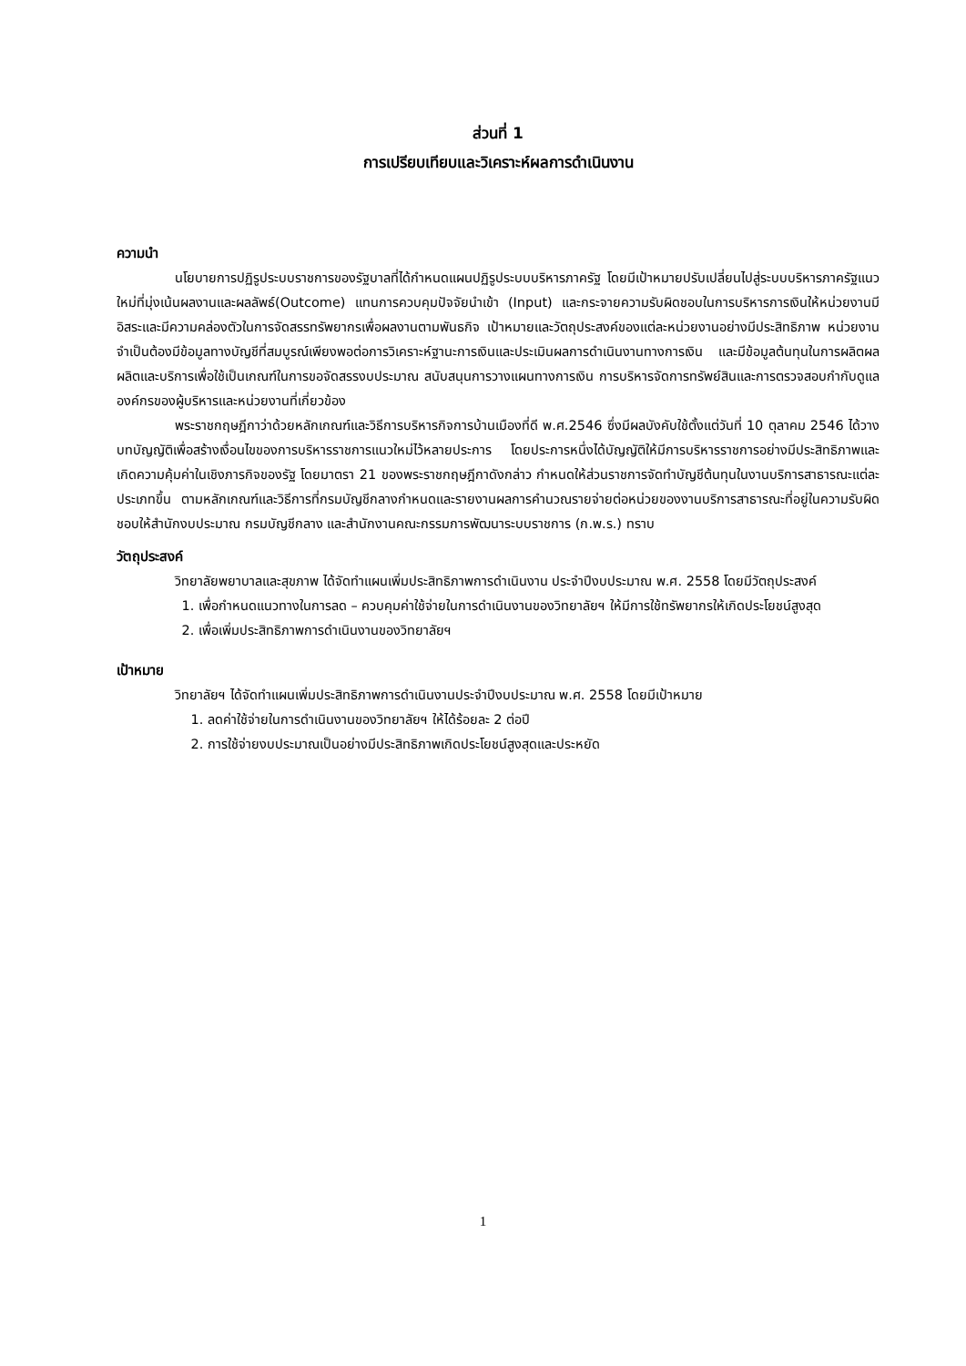ส่วนที่ 1
การเปรียบเทียบและวิเคราะห์ผลการดำเนินงาน
ความนำ
นโยบายการปฏิรูประบบราชการของรัฐบาลที่ได้กำหนดแผนปฏิรูประบบบริหารภาครัฐ โดยมีเป้าหมายปรับเปลี่ยนไปสู่ระบบบริหารภาครัฐแนวใหม่ที่มุ่งเน้นผลงานและผลลัพธ์(Outcome) แทนการควบคุมปัจจัยนำเข้า (Input) และกระจายความรับผิดชอบในการบริหารการเงินให้หน่วยงานมีอิสระและมีความคล่องตัวในการจัดสรรทรัพยากรเพื่อผลงานตามพันธกิจ เป้าหมายและวัตถุประสงค์ของแต่ละหน่วยงานอย่างมีประสิทธิภาพ หน่วยงานจำเป็นต้องมีข้อมูลทางบัญชีที่สมบูรณ์เพียงพอต่อการวิเคราะห์ฐานะการเงินและประเมินผลการดำเนินงานทางการเงิน และมีข้อมูลต้นทุนในการผลิตผลผลิตและบริการเพื่อใช้เป็นเกณฑ์ในการขอจัดสรรงบประมาณ สนับสนุนการวางแผนทางการเงิน การบริหารจัดการทรัพย์สินและการตรวจสอบกำกับดูแลองค์กรของผู้บริหารและหน่วยงานที่เกี่ยวข้อง
พระราชกฤษฎีกาว่าด้วยหลักเกณฑ์และวิธีการบริหารกิจการบ้านเมืองที่ดี พ.ศ.2546 ซึ่งมีผลบังคับใช้ตั้งแต่วันที่ 10 ตุลาคม 2546 ได้วางบทบัญญัติเพื่อสร้างเงื่อนไขของการบริหารราชการแนวใหม่ไว้หลายประการ โดยประการหนึ่งได้บัญญัติให้มีการบริหารราชการอย่างมีประสิทธิภาพและเกิดความคุ้มค่าในเชิงภารกิจของรัฐ โดยมาตรา 21 ของพระราชกฤษฎีกาดังกล่าว กำหนดให้ส่วนราชการจัดทำบัญชีต้นทุนในงานบริการสาธารณะแต่ละประเภทขึ้น ตามหลักเกณฑ์และวิธีการที่กรมบัญชีกลางกำหนดและรายงานผลการคำนวณรายจ่ายต่อหน่วยของงานบริการสาธารณะที่อยู่ในความรับผิดชอบให้สำนักงบประมาณ กรมบัญชีกลาง และสำนักงานคณะกรรมการพัฒนาระบบราชการ (ก.พ.ร.) ทราบ
วัตถุประสงค์
วิทยาลัยพยาบาลและสุขภาพ ได้จัดทำแผนเพิ่มประสิทธิภาพการดำเนินงาน ประจำปีงบประมาณ พ.ศ. 2558 โดยมีวัตถุประสงค์
1. เพื่อกำหนดแนวทางในการลด – ควบคุมค่าใช้จ่ายในการดำเนินงานของวิทยาลัยฯ ให้มีการใช้ทรัพยากรให้เกิดประโยชน์สูงสุด
2. เพื่อเพิ่มประสิทธิภาพการดำเนินงานของวิทยาลัยฯ
เป้าหมาย
วิทยาลัยฯ ได้จัดทำแผนเพิ่มประสิทธิภาพการดำเนินงานประจำปีงบประมาณ พ.ศ. 2558 โดยมีเป้าหมาย
1. ลดค่าใช้จ่ายในการดำเนินงานของวิทยาลัยฯ ให้ได้ร้อยละ 2 ต่อปี
2. การใช้จ่ายงบประมาณเป็นอย่างมีประสิทธิภาพเกิดประโยชน์สูงสุดและประหยัด
1